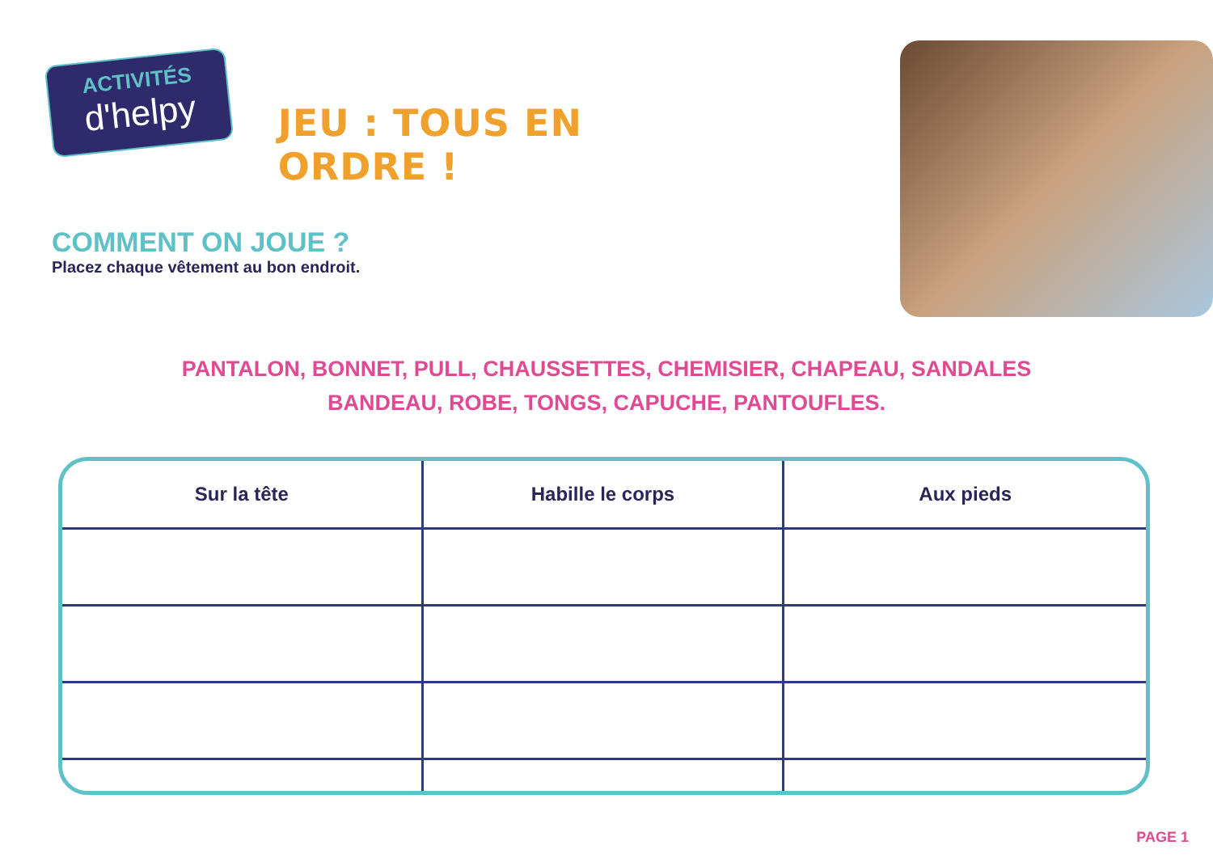ACTIVITÉS
d'helpy
JEU : TOUS EN ORDRE !
COMMENT ON JOUE ?
Placez chaque vêtement au bon endroit.
PANTALON, BONNET, PULL, CHAUSSETTES, CHEMISIER, CHAPEAU, SANDALES
BANDEAU, ROBE, TONGS, CAPUCHE, PANTOUFLES.
| Sur la tête | Habille le corps | Aux pieds |
| --- | --- | --- |
PAGE 1